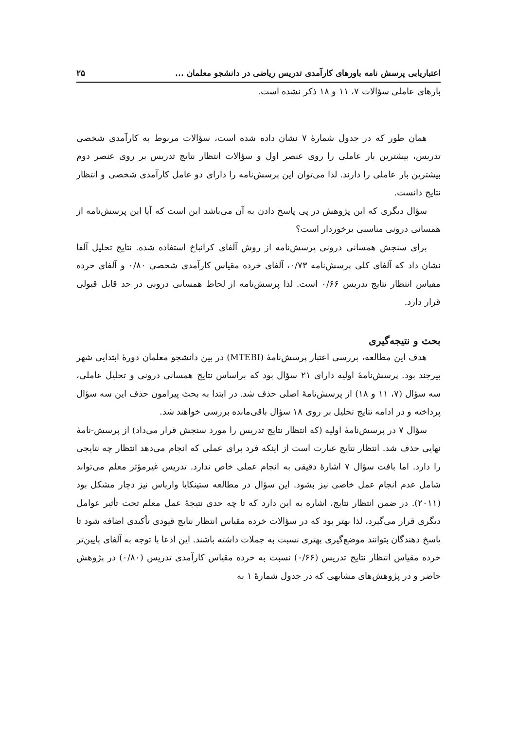اعتباریابی پرسش نامه باورهای کارآمدی تدریس ریاضی در دانشجو معلمان ... ۲۵
بارهای عاملی سؤالات ۷، ۱۱ و ۱۸ ذکر نشده است.
همان طور که در جدول شمارۀ ۷ نشان داده شده است، سؤالات مربوط به کارآمدی شخصی تدریس، بیشترین بار عاملی را روی عنصر اول و سؤالات انتظار نتایج تدریس بر روی عنصر دوم بیشترین بار عاملی را دارند. لذا می‌توان این پرسش‌نامه را دارای دو عامل کارآمدی شخصی و انتظار نتایج دانست.
سؤال دیگری که این پژوهش در پی پاسخ دادن به آن می‌باشد این است که آیا این پرسش‌نامه از همسانی درونی مناسبی برخوردار است؟
برای سنجش همسانی درونی پرسش‌نامه از روش آلفای کرانباخ استفاده شده. نتایج تحلیل آلفا نشان داد که آلفای کلی پرسش‌نامه ۰/۷۳، آلفای خرده مقیاس کارآمدی شخصی ۰/۸۰ و آلفای خرده مقیاس انتظار نتایج تدریس ۰/۶۶ است. لذا پرسش‌نامه از لحاظ همسانی درونی در حد قابل قبولی قرار دارد.
بحث و نتیجه‌گیری
هدف این مطالعه، بررسی اعتبار پرسش‌نامۀ (MTEBI) در بین دانشجو معلمان دورۀ ابتدایی شهر بیرجند بود. پرسش‌نامۀ اولیه دارای ۲۱ سؤال بود که براساس نتایج همسانی درونی و تحلیل عاملی، سه سؤال (۷، ۱۱ و ۱۸) از پرسش‌نامۀ اصلی حذف شد. در ابتدا به بحث پیرامون حذف این سه سؤال پرداخته و در ادامه نتایج تحلیل بر روی ۱۸ سؤال باقی‌مانده بررسی خواهند شد.
سؤال ۷ در پرسش‌نامۀ اولیه (که انتظار نتایج تدریس را مورد سنجش قرار می‌داد) از پرسش-نامۀ نهایی حذف شد. انتظار نتایج عبارت است از اینکه فرد برای عملی که انجام می‌دهد انتظار چه نتایجی را دارد. اما بافت سؤال ۷ اشارۀ دقیقی به انجام عملی خاص ندارد. تدریس غیرمؤثر معلم می‌تواند شامل عدم انجام عمل خاصی نیز بشود. این سؤال در مطالعه ستینکایا وارباس نیز دچار مشکل بود (۲۰۱۱). در ضمن انتظار نتایج، اشاره به این دارد که تا چه حدی نتیجۀ عمل معلم تحت تأثیر عوامل دیگری قرار می‌گیرد، لذا بهتر بود که در سؤالات خرده مقیاس انتظار نتایج قیودی تأکیدی اضافه شود تا پاسخ دهندگان بتوانند موضع‌گیری بهتری نسبت به جملات داشته باشند. این ادعا با توجه به آلفای پایین‌تر خرده مقیاس انتظار نتایج تدریس (۰/۶۶) نسبت به خرده مقیاس کارآمدی تدریس (۰/۸۰) در پژوهش حاضر و در پژوهش‌های مشابهی که در جدول شمارۀ ۱ به